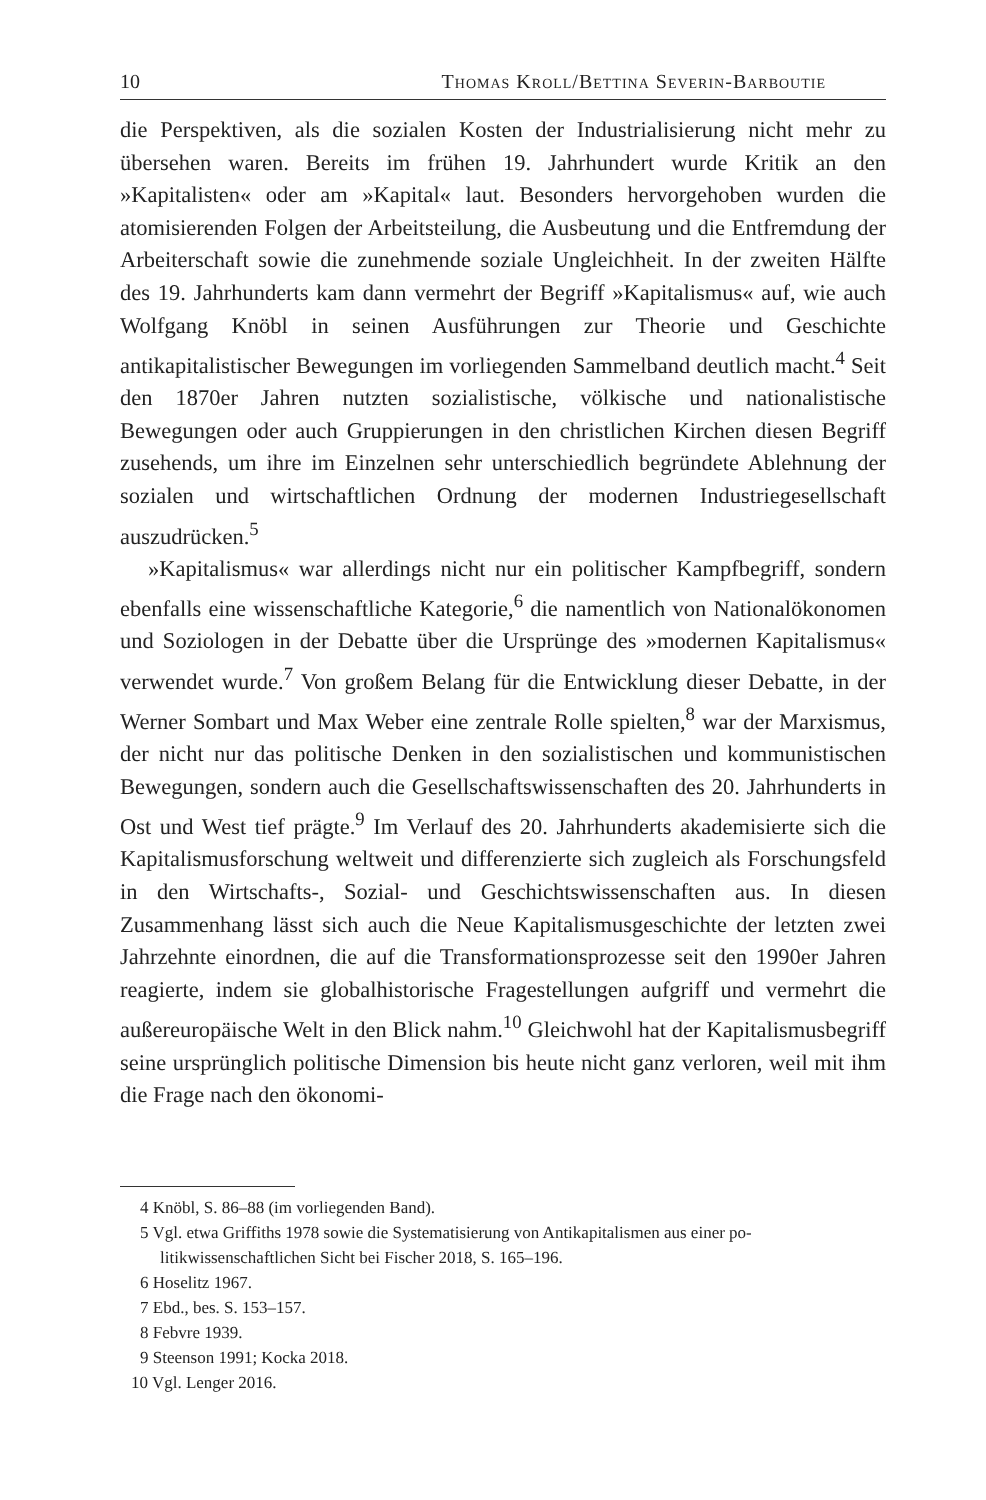10 Thomas Kroll/Bettina Severin-Barboutie
die Perspektiven, als die sozialen Kosten der Industrialisierung nicht mehr zu übersehen waren. Bereits im frühen 19. Jahrhundert wurde Kritik an den »Kapitalisten« oder am »Kapital« laut. Besonders hervorgehoben wurden die atomisierenden Folgen der Arbeitsteilung, die Ausbeutung und die Entfremdung der Arbeiterschaft sowie die zunehmende soziale Ungleichheit. In der zweiten Hälfte des 19. Jahrhunderts kam dann vermehrt der Begriff »Kapitalismus« auf, wie auch Wolfgang Knöbl in seinen Ausführungen zur Theorie und Geschichte antikapitalistischer Bewegungen im vorliegenden Sammelband deutlich macht.<sup>4</sup> Seit den 1870er Jahren nutzten sozialistische, völkische und nationalistische Bewegungen oder auch Gruppierungen in den christlichen Kirchen diesen Begriff zusehends, um ihre im Einzelnen sehr unterschiedlich begründete Ablehnung der sozialen und wirtschaftlichen Ordnung der modernen Industriegesellschaft auszudrücken.<sup>5</sup>
»Kapitalismus« war allerdings nicht nur ein politischer Kampfbegriff, sondern ebenfalls eine wissenschaftliche Kategorie,<sup>6</sup> die namentlich von Nationalökonomen und Soziologen in der Debatte über die Ursprünge des »modernen Kapitalismus« verwendet wurde.<sup>7</sup> Von großem Belang für die Entwicklung dieser Debatte, in der Werner Sombart und Max Weber eine zentrale Rolle spielten,<sup>8</sup> war der Marxismus, der nicht nur das politische Denken in den sozialistischen und kommunistischen Bewegungen, sondern auch die Gesellschaftswissenschaften des 20. Jahrhunderts in Ost und West tief prägte.<sup>9</sup> Im Verlauf des 20. Jahrhunderts akademisierte sich die Kapitalismusforschung weltweit und differenzierte sich zugleich als Forschungsfeld in den Wirtschafts-, Sozial- und Geschichtswissenschaften aus. In diesen Zusammenhang lässt sich auch die Neue Kapitalismusgeschichte der letzten zwei Jahrzehnte einordnen, die auf die Transformationsprozesse seit den 1990er Jahren reagierte, indem sie globalhistorische Fragestellungen aufgriff und vermehrt die außereuropäische Welt in den Blick nahm.<sup>10</sup> Gleichwohl hat der Kapitalismusbegriff seine ursprünglich politische Dimension bis heute nicht ganz verloren, weil mit ihm die Frage nach den ökonomi-
4 Knöbl, S. 86–88 (im vorliegenden Band).
5 Vgl. etwa Griffiths 1978 sowie die Systematisierung von Antikapitalismen aus einer po-
litikwissenschaftlichen Sicht bei Fischer 2018, S. 165–196.
6 Hoselitz 1967.
7 Ebd., bes. S. 153–157.
8 Febvre 1939.
9 Steenson 1991; Kocka 2018.
10 Vgl. Lenger 2016.